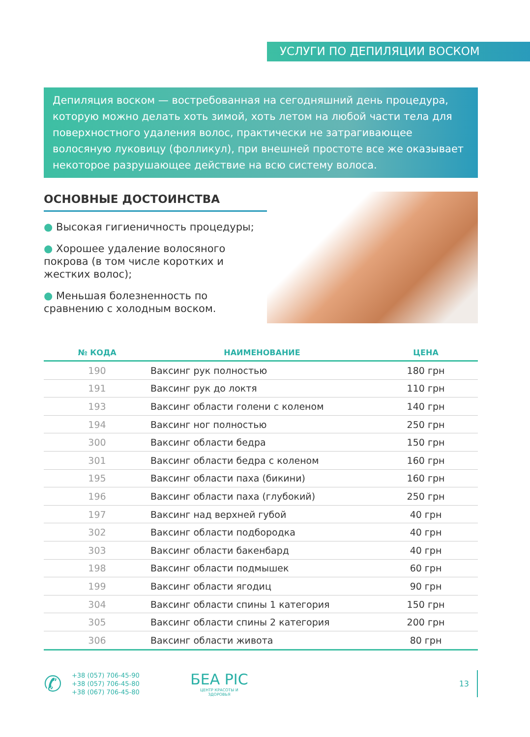УСЛУГИ ПО ДЕПИЛЯЦИИ ВОСКОМ
Депиляция воском — востребованная на сегодняшний день процедура, которую можно делать хоть зимой, хоть летом на любой части тела для поверхностного удаления волос, практически не затрагивающее волосяную луковицу (фолликул), при внешней простоте все же оказывает некоторое разрушающее действие на всю систему волоса.
ОСНОВНЫЕ ДОСТОИНСТВА
● Высокая гигиеничность процедуры;
● Хорошее удаление волосяного покрова (в том числе коротких и жестких волос);
● Меньшая болезненность по сравнению с холодным воском.
| № КОДА | НАИМЕНОВАНИЕ | ЦЕНА |
| --- | --- | --- |
| 190 | Ваксинг рук полностью | 180 грн |
| 191 | Ваксинг рук до локтя | 110 грн |
| 193 | Ваксинг области голени с коленом | 140 грн |
| 194 | Ваксинг ног полностью | 250 грн |
| 300 | Ваксинг области бедра | 150 грн |
| 301 | Ваксинг области бедра с коленом | 160 грн |
| 195 | Ваксинг области паха (бикини) | 160 грн |
| 196 | Ваксинг области паха (глубокий) | 250 грн |
| 197 | Ваксинг над верхней губой | 40 грн |
| 302 | Ваксинг области подбородка | 40 грн |
| 303 | Ваксинг области бакенбард | 40 грн |
| 198 | Ваксинг области подмышек | 60 грн |
| 199 | Ваксинг области ягодиц | 90 грн |
| 304 | Ваксинг области спины 1 категория | 150 грн |
| 305 | Ваксинг области спины 2 категория | 200 грн |
| 306 | Ваксинг области живота | 80 грн |
✆
+38 (057) 706-45-90
+38 (057) 706-45-80
+38 (067) 706-45-80
БЕА РІС
ЦЕНТР КРАСОТЫ И ЗДОРОВЬЯ
13